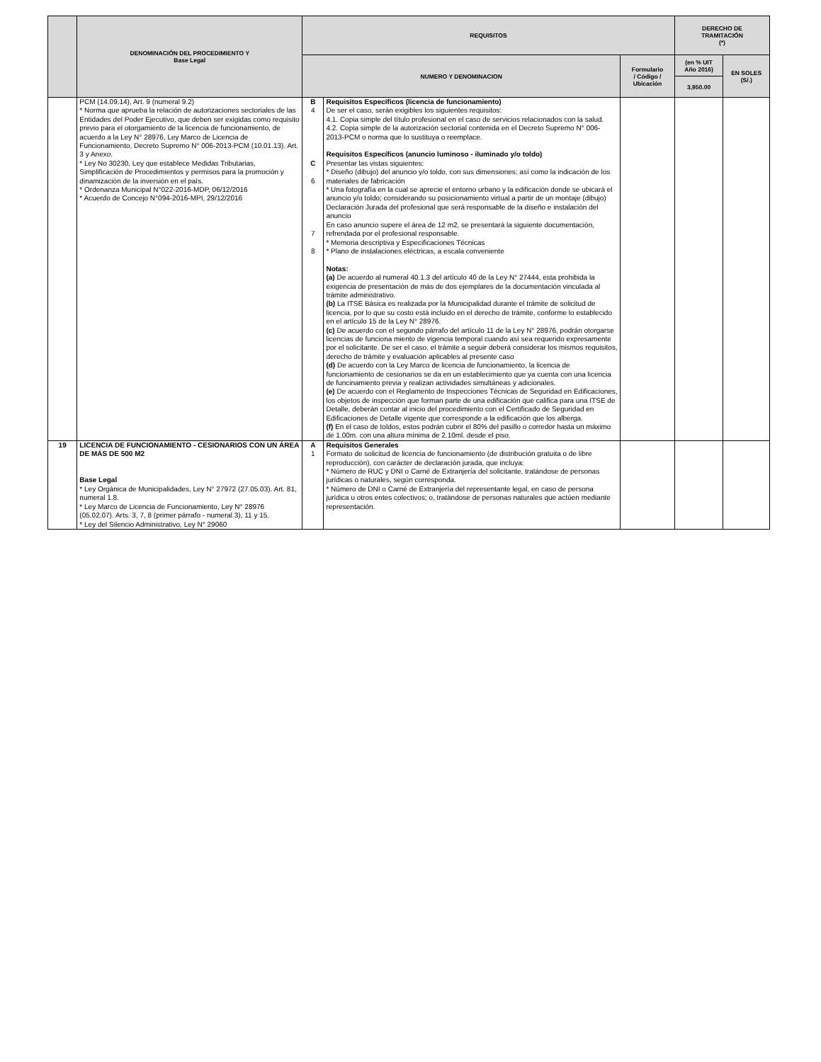| | DENOMINACIÓN DEL PROCEDIMIENTO Y Base Legal | REQUISITOS | | | DERECHO DE TRAMITACIÓN (*) | |
| --- | --- | --- | --- | --- | --- | --- |
| | | NUMERO Y DENOMINACION | | Formulario / Código / Ubicación | (en % UIT Año 2016) | EN SOLES (S/.) |
| | | | | | 3,950.00 | |
| | PCM (14.09.14), Art. 9 (numeral 9.2) * Norma que aprueba la relación de autorizaciones sectoriales de las Entidades del Poder Ejecutivo, que deben ser exigidas como requisito previo para el otorgamiento de la licencia de funcionamiento, de acuerdo a la Ley N° 28976, Ley Marco de Licencia de Funcionamiento, Decreto Supremo N° 006-2013-PCM (10.01.13). Art. 3 y Anexo. * Ley No 30230, Ley que establece Medidas Tributarias, Simplificación de Procedimientos y permisos para la promoción y dinamización de la inversión en el país. * Ordenanza Municipal N°022-2016-MDP, 06/12/2016 * Acuerdo de Concejo N°094-2016-MPI, 29/12/2016 | B 4 C 6 7 8 | Requisitos Específicos (licencia de funcionamiento) De ser el caso, serán exigibles los siguientes requisitos: 4.1. Copia simple del título profesional en el caso de servicios relacionados con la salud. 4.2. Copia simple de la autorización sectorial contenida en el Decreto Supremo N° 006-2013-PCM o norma que lo sustituya o reemplace. Requisitos Específicos (anuncio luminoso - iluminado y/o toldo) Presentar las vistas siguientes: * Diseño (dibujo) del anuncio y/o toldo, con sus dimensiones; así como la indicación de los materiales de fabricación * Una fotografía en la cual se aprecie el entorno urbano y la edificación donde se ubicará el anuncio y/o toldo; considerando su posicionamiento virtual a partir de un montaje (dibujo) Declaración Jurada del profesional que será responsable de la diseño e instalación del anuncio En caso anuncio supere el área de 12 m2, se presentará la siguiente documentación, refrendada por el profesional responsable. * Memoria descriptiva y Especificaciones Técnicas * Plano de instalaciones eléctricas, a escala conveniente Notas: (a) De acuerdo al numeral 40.1.3 del artículo 40 de la Ley N° 27444, esta prohibida la exigencia de presentación de más de dos ejemplares de la documentación vinculada al trámite administrativo. (b) La ITSE Básica es realizada por la Municipalidad durante el trámite de solicitud de licencia, por lo que su costo está incluido en el derecho de trámite, conforme lo establecido en el artículo 15 de la Ley N° 28976. (c) De acuerdo con el segundo párrafo del artículo 11 de la Ley N° 28976, podrán otorgarse licencias de funciona miento de vigencia temporal cuando así sea requerido expresamente por el solicitante. De ser el caso, el trámite a seguir deberá considerar los mismos requisitos, derecho de trámite y evaluación aplicables al presente caso (d) De acuerdo con la Ley Marco de licencia de funcionamiento, la licencia de funcionamiento de cesionarios se da en un establecimiento que ya cuenta con una licencia de funcinamiento previa y realizan actividades simultáneas y adicionales. (e) De acuerdo con el Reglamento de Inspecciones Técnicas de Seguridad en Edificaciones, los objetos de inspección que forman parte de una edificación que califica para una ITSE de Detalle, deberán contar al inicio del procedimiento con el Certificado de Seguridad en Edificaciones de Detalle vigente que corresponde a la edificación que los alberga. (f) En el caso de toldos, estos podrán cubrir el 80% del pasillo o corredor hasta un máximo de 1.00m. con una altura mínima de 2.10ml. desde el piso. | | | |
| 19 | LICENCIA DE FUNCIONAMIENTO - CESIONARIOS CON UN ÁREA DE MÁS DE 500 M2 Base Legal * Ley Orgánica de Municipalidades, Ley N° 27972 (27.05.03). Art. 81, numeral 1.8. * Ley Marco de Licencia de Funcionamiento, Ley N° 28976 (05.02.07). Arts. 3, 7, 8 (primer párrafo - numeral 3), 11 y 15. * Ley del Silencio Administrativo, Ley N° 29060 | A 1 | Requisitos Generales Formato de solicitud de licencia de funcionamiento (de distribución gratuita o de libre reproducción), con carácter de declaración jurada, que incluya: * Número de RUC y DNI o Carné de Extranjería del solicitante, tratándose de personas jurídicas o naturales, según corresponda. * Número de DNI o Carné de Extranjería del representante legal, en caso de persona jurídica u otros entes colectivos; o, tratándose de personas naturales que actúen mediante representación. | | | |